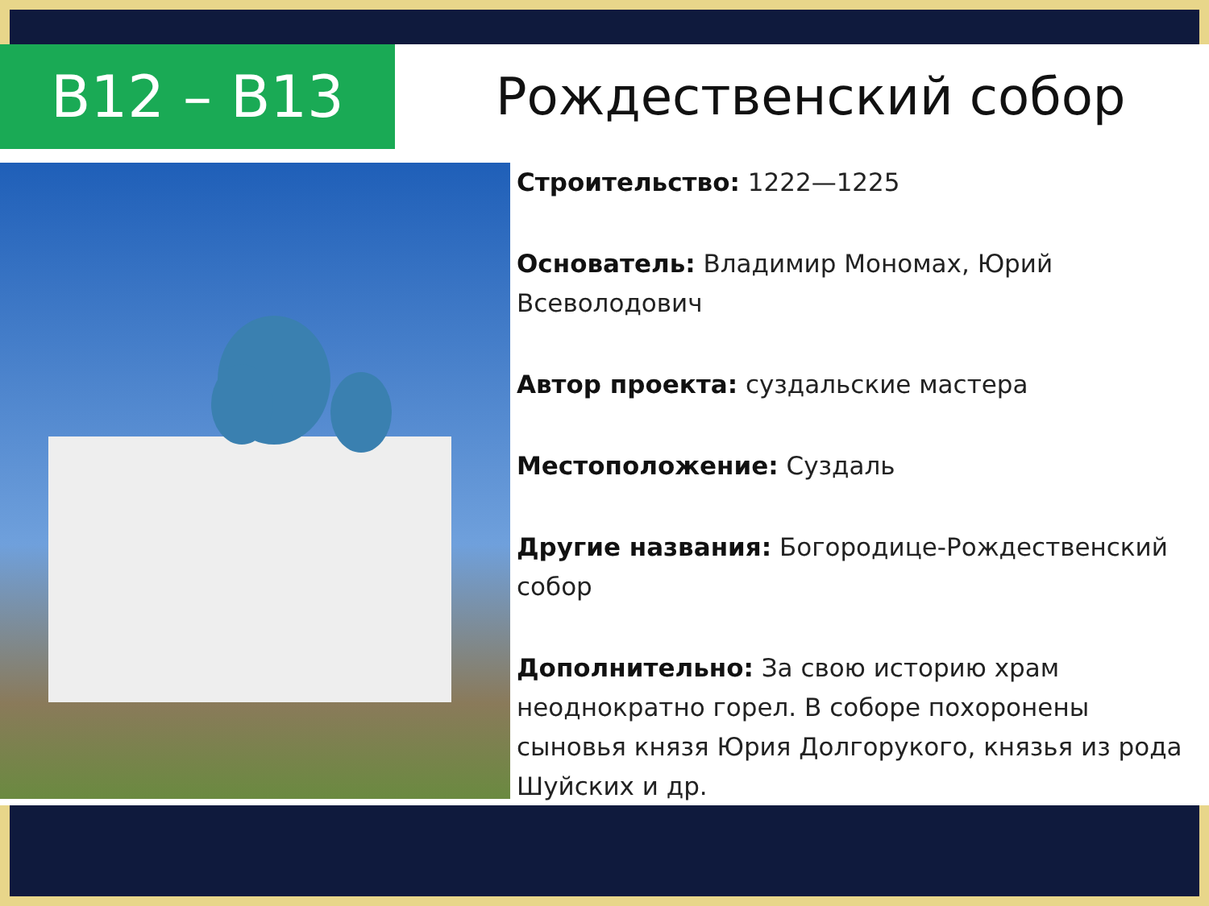В12 – В13
Рождественский собор
Строительство: 1222—1225
Основатель: Владимир Мономах, Юрий Всеволодович
Автор проекта: суздальские мастера
Местоположение: Суздаль
Другие названия: Богородице-Рождественский собор
Дополнительно: За свою историю храм неоднократно горел. В соборе похоронены сыновья князя Юрия Долгорукого, князья из рода Шуйских и др.